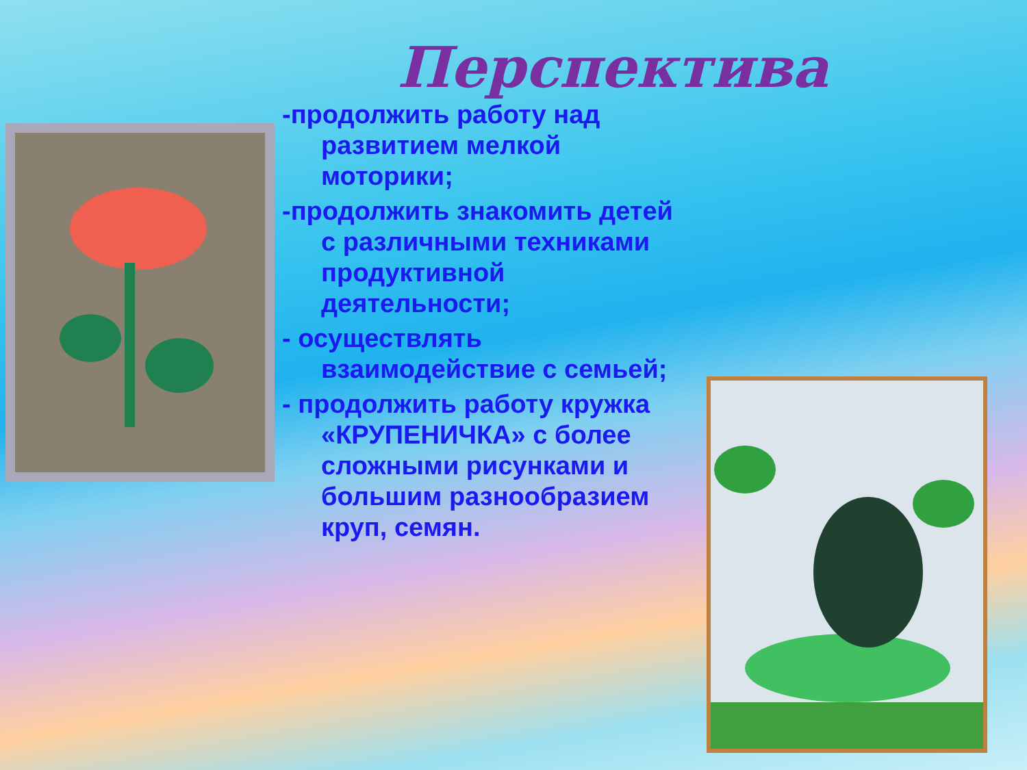Перспектива
-продолжить работу над развитием мелкой моторики;
-продолжить знакомить детей с различными техниками продуктивной деятельности;
- осуществлять взаимодействие с семьей;
- продолжить работу кружка «КРУПЕНИЧКА» с более сложными рисунками и большим разнообразием круп, семян.